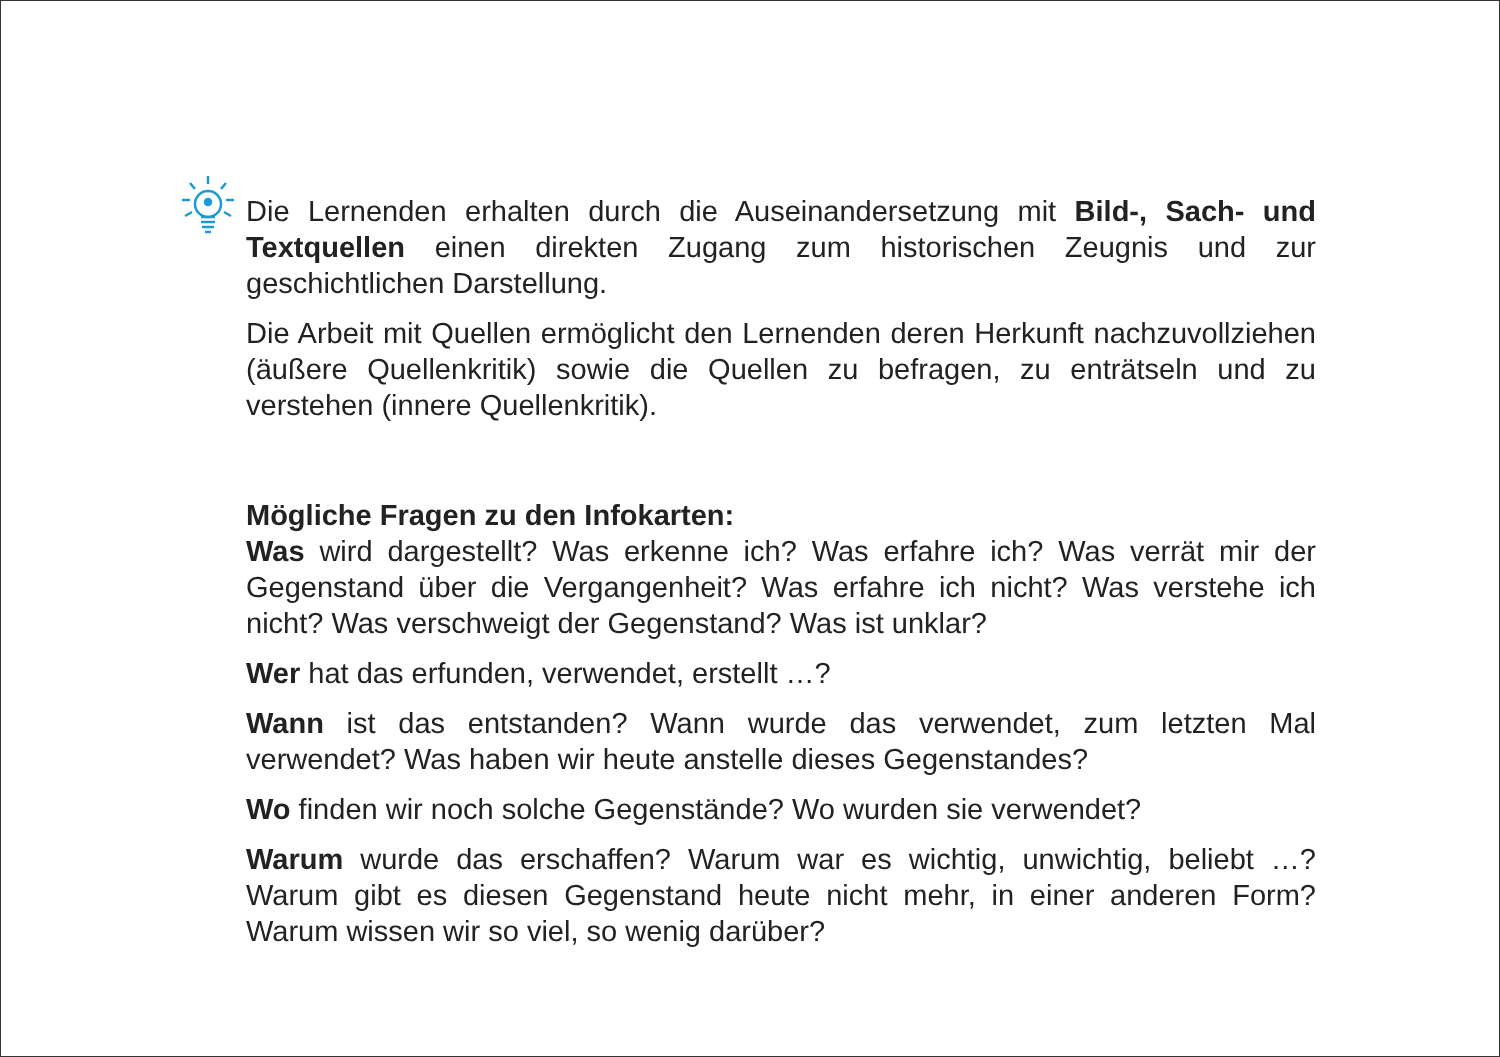Die Lernenden erhalten durch die Auseinandersetzung mit Bild-, Sach- und Textquellen einen direkten Zugang zum historischen Zeugnis und zur geschichtlichen Darstellung.
Die Arbeit mit Quellen ermöglicht den Lernenden deren Herkunft nachzuvollziehen (äußere Quellenkritik) sowie die Quellen zu befragen, zu enträtseln und zu verstehen (innere Quellenkritik).
Mögliche Fragen zu den Infokarten:
Was wird dargestellt? Was erkenne ich? Was erfahre ich? Was verrät mir der Gegenstand über die Vergangenheit? Was erfahre ich nicht? Was verstehe ich nicht? Was verschweigt der Gegenstand? Was ist unklar?
Wer hat das erfunden, verwendet, erstellt …?
Wann ist das entstanden? Wann wurde das verwendet, zum letzten Mal verwendet? Was haben wir heute anstelle dieses Gegenstandes?
Wo finden wir noch solche Gegenstände? Wo wurden sie verwendet?
Warum wurde das erschaffen? Warum war es wichtig, unwichtig, beliebt …? Warum gibt es diesen Gegenstand heute nicht mehr, in einer anderen Form? Warum wissen wir so viel, so wenig darüber?